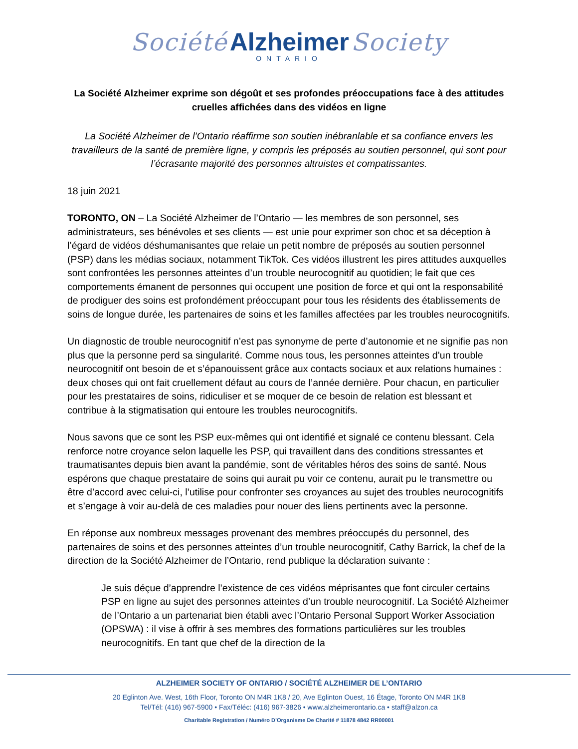Société Alzheimer Society
ONTARIO
La Société Alzheimer exprime son dégoût et ses profondes préoccupations face à des attitudes cruelles affichées dans des vidéos en ligne
La Société Alzheimer de l’Ontario réaffirme son soutien inébranlable et sa confiance envers les travailleurs de la santé de première ligne, y compris les préposés au soutien personnel, qui sont pour l’écrasante majorité des personnes altruistes et compatissantes.
18 juin 2021
TORONTO, ON – La Société Alzheimer de l’Ontario — les membres de son personnel, ses administrateurs, ses bénévoles et ses clients — est unie pour exprimer son choc et sa déception à l’égard de vidéos déshumanisantes que relaie un petit nombre de préposés au soutien personnel (PSP) dans les médias sociaux, notamment TikTok. Ces vidéos illustrent les pires attitudes auxquelles sont confrontées les personnes atteintes d’un trouble neurocognitif au quotidien; le fait que ces comportements émanent de personnes qui occupent une position de force et qui ont la responsabilité de prodiguer des soins est profondément préoccupant pour tous les résidents des établissements de soins de longue durée, les partenaires de soins et les familles affectées par les troubles neurocognitifs.
Un diagnostic de trouble neurocognitif n’est pas synonyme de perte d’autonomie et ne signifie pas non plus que la personne perd sa singularité. Comme nous tous, les personnes atteintes d’un trouble neurocognitif ont besoin de et s’épanouissent grâce aux contacts sociaux et aux relations humaines : deux choses qui ont fait cruellement défaut au cours de l’année dernière. Pour chacun, en particulier pour les prestataires de soins, ridiculiser et se moquer de ce besoin de relation est blessant et contribue à la stigmatisation qui entoure les troubles neurocognitifs.
Nous savons que ce sont les PSP eux-mêmes qui ont identifié et signalé ce contenu blessant. Cela renforce notre croyance selon laquelle les PSP, qui travaillent dans des conditions stressantes et traumatisantes depuis bien avant la pandémie, sont de véritables héros des soins de santé. Nous espérons que chaque prestataire de soins qui aurait pu voir ce contenu, aurait pu le transmettre ou être d’accord avec celui-ci, l’utilise pour confronter ses croyances au sujet des troubles neurocognitifs et s’engage à voir au-delà de ces maladies pour nouer des liens pertinents avec la personne.
En réponse aux nombreux messages provenant des membres préoccupés du personnel, des partenaires de soins et des personnes atteintes d’un trouble neurocognitif, Cathy Barrick, la chef de la direction de la Société Alzheimer de l’Ontario, rend publique la déclaration suivante :
Je suis déçue d’apprendre l’existence de ces vidéos méprisantes que font circuler certains PSP en ligne au sujet des personnes atteintes d’un trouble neurocognitif. La Société Alzheimer de l’Ontario a un partenariat bien établi avec l’Ontario Personal Support Worker Association (OPSWA) : il vise à offrir à ses membres des formations particulières sur les troubles neurocognitifs. En tant que chef de la direction de la
ALZHEIMER SOCIETY OF ONTARIO / SOCIÉTÉ ALZHEIMER DE L’ONTARIO
20 Eglinton Ave. West, 16th Floor, Toronto ON M4R 1K8 / 20, Ave Eglinton Ouest, 16 Étage, Toronto ON M4R 1K8
Tel/Tél: (416) 967-5900 • Fax/Téléc: (416) 967-3826 • www.alzheimerontario.ca • staff@alzon.ca
Charitable Registration / Numéro D’Organisme De Charité # 11878 4842 RR00001